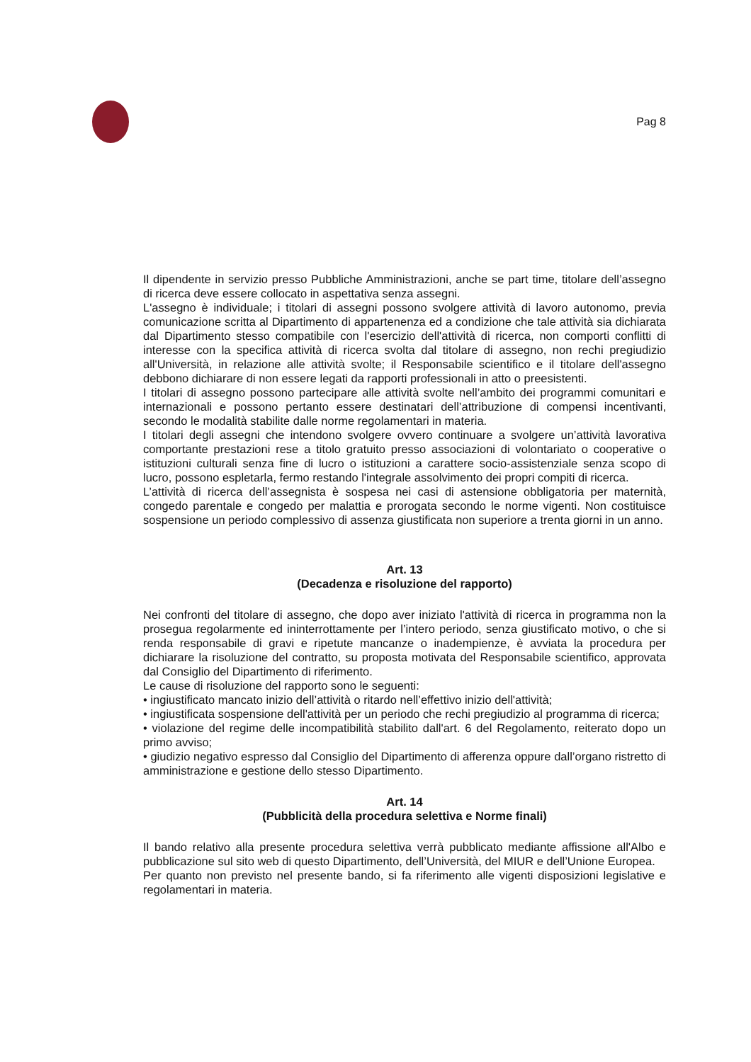Pag 8
Il dipendente in servizio presso Pubbliche Amministrazioni, anche se part time, titolare dell’assegno di ricerca deve essere collocato in aspettativa senza assegni.
L'assegno è individuale; i titolari di assegni possono svolgere attività di lavoro autonomo, previa comunicazione scritta al Dipartimento di appartenenza ed a condizione che tale attività sia dichiarata dal Dipartimento stesso compatibile con l'esercizio dell'attività di ricerca, non comporti conflitti di interesse con la specifica attività di ricerca svolta dal titolare di assegno, non rechi pregiudizio all'Università, in relazione alle attività svolte; il Responsabile scientifico e il titolare dell'assegno debbono dichiarare di non essere legati da rapporti professionali in atto o preesistenti.
I titolari di assegno possono partecipare alle attività svolte nell’ambito dei programmi comunitari e internazionali e possono pertanto essere destinatari dell’attribuzione di compensi incentivanti, secondo le modalità stabilite dalle norme regolamentari in materia.
I titolari degli assegni che intendono svolgere ovvero continuare a svolgere un’attività lavorativa comportante prestazioni rese a titolo gratuito presso associazioni di volontariato o cooperative o istituzioni culturali senza fine di lucro o istituzioni a carattere socio-assistenziale senza scopo di lucro, possono espletarla, fermo restando l'integrale assolvimento dei propri compiti di ricerca.
L’attività di ricerca dell’assegnista è sospesa nei casi di astensione obbligatoria per maternità, congedo parentale e congedo per malattia e prorogata secondo le norme vigenti. Non costituisce sospensione un periodo complessivo di assenza giustificata non superiore a trenta giorni in un anno.
Art. 13
(Decadenza e risoluzione del rapporto)
Nei confronti del titolare di assegno, che dopo aver iniziato l'attività di ricerca in programma non la prosegua regolarmente ed ininterrottamente per l’intero periodo, senza giustificato motivo, o che si renda responsabile di gravi e ripetute mancanze o inadempienze, è avviata la procedura per dichiarare la risoluzione del contratto, su proposta motivata del Responsabile scientifico, approvata dal Consiglio del Dipartimento di riferimento.
Le cause di risoluzione del rapporto sono le seguenti:
• ingiustificato mancato inizio dell’attività o ritardo nell’effettivo inizio dell'attività;
• ingiustificata sospensione dell'attività per un periodo che rechi pregiudizio al programma di ricerca;
• violazione del regime delle incompatibilità stabilito dall'art. 6 del Regolamento, reiterato dopo un primo avviso;
• giudizio negativo espresso dal Consiglio del Dipartimento di afferenza oppure dall’organo ristretto di amministrazione e gestione dello stesso Dipartimento.
Art. 14
(Pubblicità della procedura selettiva e Norme finali)
Il bando relativo alla presente procedura selettiva verrà pubblicato mediante affissione all'Albo e pubblicazione sul sito web di questo Dipartimento, dell’Università, del MIUR e dell’Unione Europea.
Per quanto non previsto nel presente bando, si fa riferimento alle vigenti disposizioni legislative e regolamentari in materia.